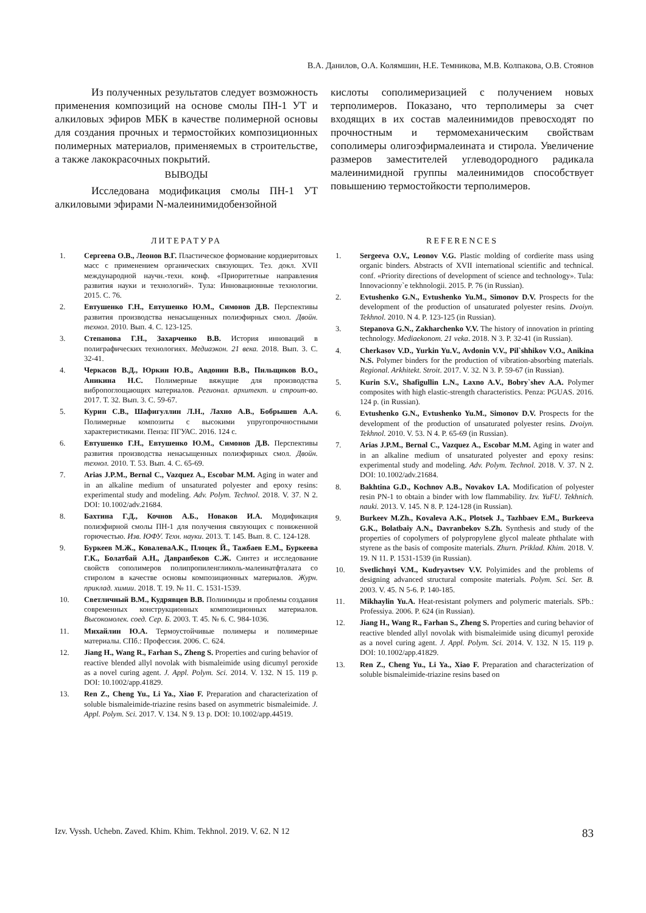В.А. Данилов, О.А. Колямшин, Н.Е. Темникова, М.В. Колпакова, О.В. Стоянов
Из полученных результатов следует возможность применения композиций на основе смолы ПН-1 УТ и алкиловых эфиров МБК в качестве полимерной основы для создания прочных и термостойких композиционных полимерных материалов, применяемых в строительстве, а также лакокрасочных покрытий.
ВЫВОДЫ
Исследована модификация смолы ПН-1 УТ алкиловыми эфирами N-малеинимидобензойной
кислоты сополимеризацией с получением новых терполимеров. Показано, что терполимеры за счет входящих в их состав малеинимидов превосходят по прочностным и термомеханическим свойствам сополимеры олигоэфирмалеината и стирола. Увеличение размеров заместителей углеводородного радикала малеинимидной группы малеинимидов способствует повышению термостойкости терполимеров.
ЛИТЕРАТУРА
1. Сергеева О.В., Леонов В.Г. Пластическое формование кордиеритовых масс с применением органических связующих. Тез. докл. XVII международной научн.-техн. конф. «Приоритетные направления развития науки и технологий». Тула: Инновационные технологии. 2015. С. 76.
2. Евтушенко Г.Н., Евтушенко Ю.М., Симонов Д.В. Перспективы развития производства ненасыщенных полиэфирных смол. Двойн. технол. 2010. Вып. 4. С. 123-125.
3. Степанова Г.Н., Захарченко В.В. История инноваций в полиграфических технологиях. Медиаэкон. 21 века. 2018. Вып. 3. С. 32-41.
4. Черкасов В.Д., Юркин Ю.В., Авдонин В.В., Пильщиков В.О., Аникина Н.С. Полимерные вяжущие для производства вибропоглощающих материалов. Регионал. архитект. и строит-во. 2017. Т. 32. Вып. 3. С. 59-67.
5. Курин С.В., Шафигуллин Л.Н., Лахно А.В., Бобрышев А.А. Полимерные композиты с высокими упругопрочностными характеристиками. Пенза: ПГУАС. 2016. 124 с.
6. Евтушенко Г.Н., Евтушенко Ю.М., Симонов Д.В. Перспективы развития производства ненасыщенных полиэфирных смол. Двойн. технол. 2010. Т. 53. Вып. 4. С. 65-69.
7. Arias J.P.M., Bernal C., Vazquez A., Escobar M.M. Aging in water and in an alkaline medium of unsaturated polyester and epoxy resins: experimental study and modeling. Adv. Polym. Technol. 2018. V. 37. N 2. DOI: 10.1002/adv.21684.
8. Бахтина Г.Д., Кочнов А.Б., Новаков И.А. Модификация полиэфирной смолы ПН-1 для получения связующих с пониженной горючестью. Изв. ЮФУ. Техн. науки. 2013. Т. 145. Вып. 8. С. 124-128.
9. Буркеев М.Ж., КовалеваА.К., Плоцек Й., Тажбаев Е.М., Буркеева Г.К., Болатбай А.Н., Давранбеков С.Ж. Синтез и исследование свойств сополимеров полипропиленгликоль-малеинатфталата со стиролом в качестве основы композиционных материалов. Журн. приклад. химии. 2018. Т. 19. № 11. С. 1531-1539.
10. Светличный В.М., Кудрявцев В.В. Полиимиды и проблемы создания современных конструкционных композиционных материалов. Высокомолек. соед. Сер. Б. 2003. Т. 45. № 6. С. 984-1036.
11. Михайлин Ю.А. Термоустойчивые полимеры и полимерные материалы. СПб.: Профессия. 2006. С. 624.
12. Jiang H., Wang R., Farhan S., Zheng S. Properties and curing behavior of reactive blended allyl novolak with bismaleimide using dicumyl peroxide as a novel curing agent. J. Appl. Polym. Sci. 2014. V. 132. N 15. 119 p. DOI: 10.1002/app.41829.
13. Ren Z., Cheng Yu., Li Ya., Xiao F. Preparation and characterization of soluble bismaleimide-triazine resins based on asymmetric bismaleimide. J. Appl. Polym. Sci. 2017. V. 134. N 9. 13 p. DOI: 10.1002/app.44519.
REFERENCES
1. Sergeeva O.V., Leonov V.G. Plastic molding of cordierite mass using organic binders. Abstracts of XVII international scientific and technical. conf. «Priority directions of development of science and technology». Tula: Innovacionny`e tekhnologii. 2015. P. 76 (in Russian).
2. Evtushenko G.N., Evtushenko Yu.M., Simonov D.V. Prospects for the development of the production of unsaturated polyester resins. Dvoiyn. Tekhnol. 2010. N 4. P. 123-125 (in Russian).
3. Stepanova G.N., Zakharchenko V.V. The history of innovation in printing technology. Mediaekonom. 21 veka. 2018. N 3. P. 32-41 (in Russian).
4. Cherkasov V.D., Yurkin Yu.V., Avdonin V.V., Pil`shhikov V.O., Anikina N.S. Polymer binders for the production of vibration-absorbing materials. Regional. Arkhitekt. Stroit. 2017. V. 32. N 3. P. 59-67 (in Russian).
5. Kurin S.V., Shafigullin L.N., Laxno A.V., Bobry`shev A.A. Polymer composites with high elastic-strength characteristics. Penza: PGUAS. 2016. 124 p. (in Russian).
6. Evtushenko G.N., Evtushenko Yu.M., Simonov D.V. Prospects for the development of the production of unsaturated polyester resins. Dvoiyn. Tekhnol. 2010. V. 53. N 4. P. 65-69 (in Russian).
7. Arias J.P.M., Bernal C., Vazquez A., Escobar M.M. Aging in water and in an alkaline medium of unsaturated polyester and epoxy resins: experimental study and modeling. Adv. Polym. Technol. 2018. V. 37. N 2. DOI: 10.1002/adv.21684.
8. Bakhtina G.D., Kochnov A.B., Novakov I.A. Modification of polyester resin PN-1 to obtain a binder with low flammability. Izv. YuFU. Tekhnich. nauki. 2013. V. 145. N 8. P. 124-128 (in Russian).
9. Burkeev M.Zh., Kovaleva A.K., Plotsek J., Tazhbaev E.M., Burkeeva G.K., Bolatbaiy A.N., Davranbekov S.Zh. Synthesis and study of the properties of copolymers of polypropylene glycol maleate phthalate with styrene as the basis of composite materials. Zhurn. Priklad. Khim. 2018. V. 19. N 11. P. 1531-1539 (in Russian).
10. Svetlichnyi V.M., Kudryavtsev V.V. Polyimides and the problems of designing advanced structural composite materials. Polym. Sci. Ser. B. 2003. V. 45. N 5-6. P. 140-185.
11. Mikhaylin Yu.A. Heat-resistant polymers and polymeric materials. SPb.: Professiya. 2006. P. 624 (in Russian).
12. Jiang H., Wang R., Farhan S., Zheng S. Properties and curing behavior of reactive blended allyl novolak with bismaleimide using dicumyl peroxide as a novel curing agent. J. Appl. Polym. Sci. 2014. V. 132. N 15. 119 p. DOI: 10.1002/app.41829.
13. Ren Z., Cheng Yu., Li Ya., Xiao F. Preparation and characterization of soluble bismaleimide-triazine resins based on
Izv. Vyssh. Uchebn. Zaved. Khim. Khim. Tekhnol. 2019. V. 62. N 12 83